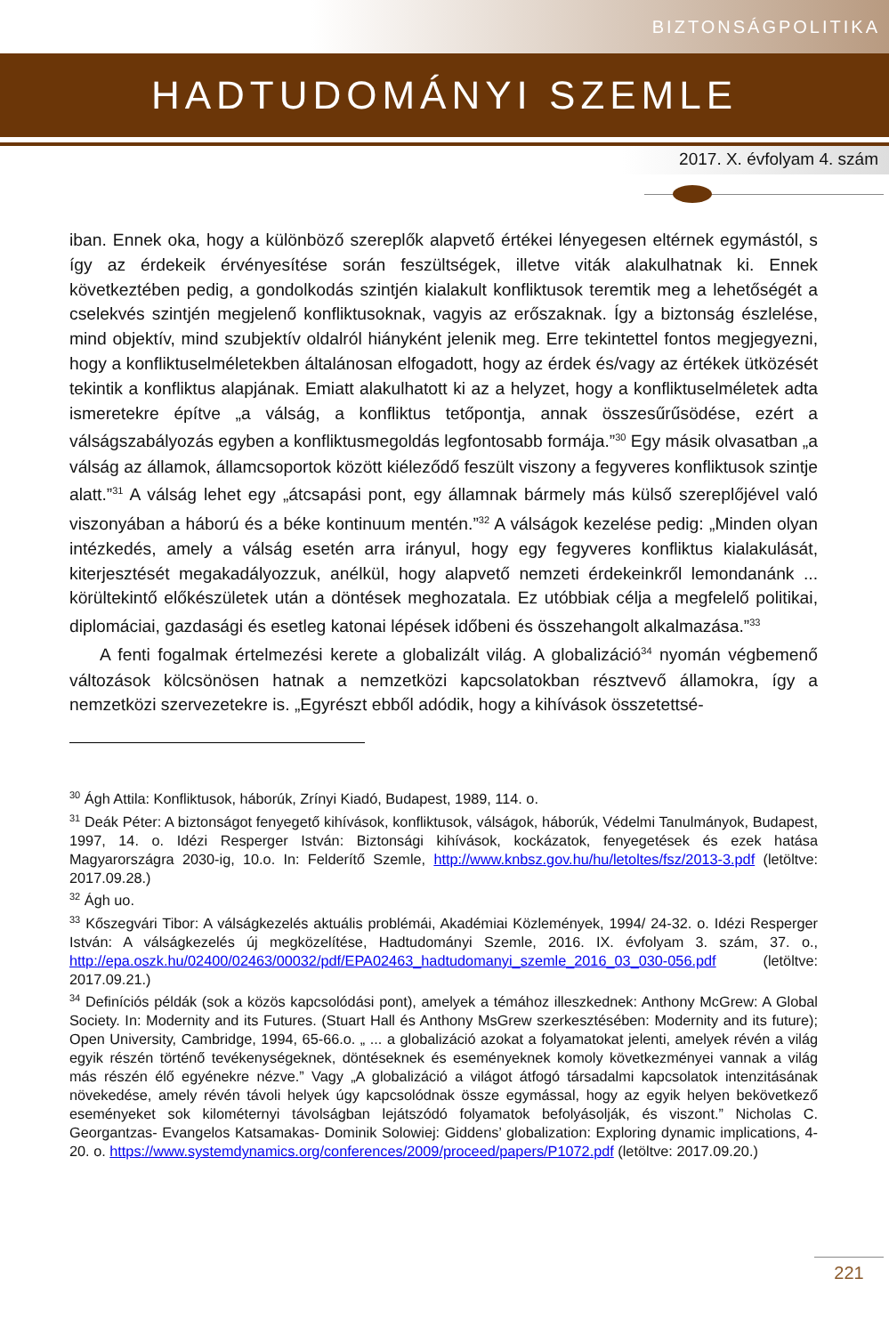BIZTONSÁGPOLITIKA
HADTUDOMÁNYI SZEMLE
2017. X. évfolyam 4. szám
iban. Ennek oka, hogy a különböző szereplők alapvető értékei lényegesen eltérnek egymástól, s így az érdekeik érvényesítése során feszültségek, illetve viták alakulhatnak ki. Ennek következtében pedig, a gondolkodás szintjén kialakult konfliktusok teremtik meg a lehetőségét a cselekvés szintjén megjelenő konfliktusoknak, vagyis az erőszaknak. Így a biztonság észlelése, mind objektív, mind szubjektív oldalról hiányként jelenik meg. Erre tekintettel fontos megjegyezni, hogy a konfliktuselméletekben általánosan elfogadott, hogy az érdek és/vagy az értékek ütközését tekintik a konfliktus alapjának. Emiatt alakulhatott ki az a helyzet, hogy a konfliktuselméletek adta ismeretekre építve „a válság, a konfliktus tetőpontja, annak összesűrűsödése, ezért a válságszabályozás egyben a konfliktusmegoldás legfontosabb formája.”<sup>30</sup> Egy másik olvasatban „a válság az államok, államcsoportok között kiéleződő feszült viszony a fegyveres konfliktusok szintje alatt.”<sup>31</sup> A válság lehet egy „átcsapási pont, egy államnak bármely más külső szereplőjével való viszonyában a háború és a béke kontinuum mentén.”<sup>32</sup> A válságok kezelése pedig: „Minden olyan intézkedés, amely a válság esetén arra irányul, hogy egy fegyveres konfliktus kialakulását, kiterjesztését megakadályozzuk, anélkül, hogy alapvető nemzeti érdekeinkről lemondanánk ... körültekintő előkészületek után a döntések meghozatala. Ez utóbbiak célja a megfelelő politikai, diplomáciai, gazdasági és esetleg katonai lépések időbeni és összehangolt alkalmazása.”<sup>33</sup>
A fenti fogalmak értelmezési kerete a globalizált világ. A globalizáció<sup>34</sup> nyomán végbemenő változások kölcsönösen hatnak a nemzetközi kapcsolatokban résztvevő államokra, így a nemzetközi szervezetekre is. „Egyrészt ebből adódik, hogy a kihívások összetettsé-
<sup>30</sup> Ágh Attila: Konfliktusok, háborúk, Zrínyi Kiadó, Budapest, 1989, 114. o.
<sup>31</sup> Deák Péter: A biztonságot fenyegető kihívások, konfliktusok, válságok, háborúk, Védelmi Tanulmányok, Budapest, 1997, 14. o. Idézi Resperger István: Biztonsági kihívások, kockázatok, fenyegetések és ezek hatása Magyarországra 2030-ig, 10.o. In: Felderítő Szemle, http://www.knbsz.gov.hu/hu/letoltes/fsz/2013-3.pdf (letöltve: 2017.09.28.)
<sup>32</sup> Ágh uo.
<sup>33</sup> Kőszegvári Tibor: A válságkezelés aktuális problémái, Akadémiai Közlemények, 1994/ 24-32. o. Idézi Resperger István: A válságkezelés új megközelítése, Hadtudományi Szemle, 2016. IX. évfolyam 3. szám, 37. o., http://epa.oszk.hu/02400/02463/00032/pdf/EPA02463_hadtudomanyi_szemle_2016_03_030-056.pdf (letöltve: 2017.09.21.)
<sup>34</sup> Definíciós példák (sok a közös kapcsolódási pont), amelyek a témához illeszkednek: Anthony McGrew: A Global Society. In: Modernity and its Futures. (Stuart Hall és Anthony MsGrew szerkesztésében: Modernity and its future); Open University, Cambridge, 1994, 65-66.o. „ ... a globalizáció azokat a folyamatokat jelenti, amelyek révén a világ egyik részén történő tevékenységeknek, döntéseknek és eseményeknek komoly következményei vannak a világ más részén élő egyénekre nézve.” Vagy „A globalizáció a világot átfogó társadalmi kapcsolatok intenzitásának növekedése, amely révén távoli helyek úgy kapcsolódnak össze egymással, hogy az egyik helyen bekövetkező eseményeket sok kilométernyi távolságban lejátszódó folyamatok befolyásolják, és viszont.” Nicholas C. Georgantzas- Evangelos Katsamakas- Dominik Solowiej: Giddens’ globalization: Exploring dynamic implications, 4-20. o. https://www.systemdynamics.org/conferences/2009/proceed/papers/P1072.pdf (letöltve: 2017.09.20.)
221